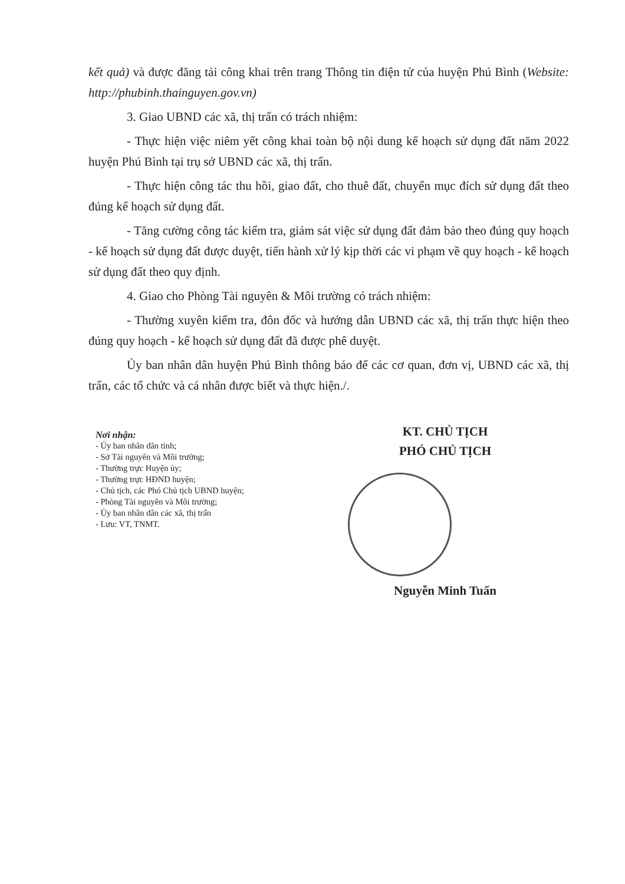kết quả) và được đăng tải công khai trên trang Thông tin điện tử của huyện Phú Bình (Website: http://phubinh.thainguyen.gov.vn)
3. Giao UBND các xã, thị trấn có trách nhiệm:
- Thực hiện việc niêm yết công khai toàn bộ nội dung kế hoạch sử dụng đất năm 2022 huyện Phú Bình tại trụ sở UBND các xã, thị trấn.
- Thực hiện công tác thu hồi, giao đất, cho thuê đất, chuyển mục đích sử dụng đất theo đúng kế hoạch sử dụng đất.
- Tăng cường công tác kiểm tra, giám sát việc sử dụng đất đảm bảo theo đúng quy hoạch - kế hoạch sử dụng đất được duyệt, tiến hành xử lý kịp thời các vi phạm về quy hoạch - kế hoạch sử dụng đất theo quy định.
4. Giao cho Phòng Tài nguyên & Môi trường có trách nhiệm:
- Thường xuyên kiểm tra, đôn đốc và hướng dẫn UBND các xã, thị trấn thực hiện theo đúng quy hoạch - kế hoạch sử dụng đất đã được phê duyệt.
Ủy ban nhân dân huyện Phú Bình thông báo để các cơ quan, đơn vị, UBND các xã, thị trấn, các tổ chức và cá nhân được biết và thực hiện./.
Nơi nhận:
- Ủy ban nhân dân tỉnh;
- Sở Tài nguyên và Môi trường;
- Thường trực Huyện ủy;
- Thường trực HĐND huyện;
- Chủ tịch, các Phó Chủ tịch UBND huyện;
- Phòng Tài nguyên và Môi trường;
- Ủy ban nhân dân các xã, thị trấn
- Lưu: VT, TNMT.
KT. CHỦ TỊCH
PHÓ CHỦ TỊCH
Nguyễn Minh Tuấn